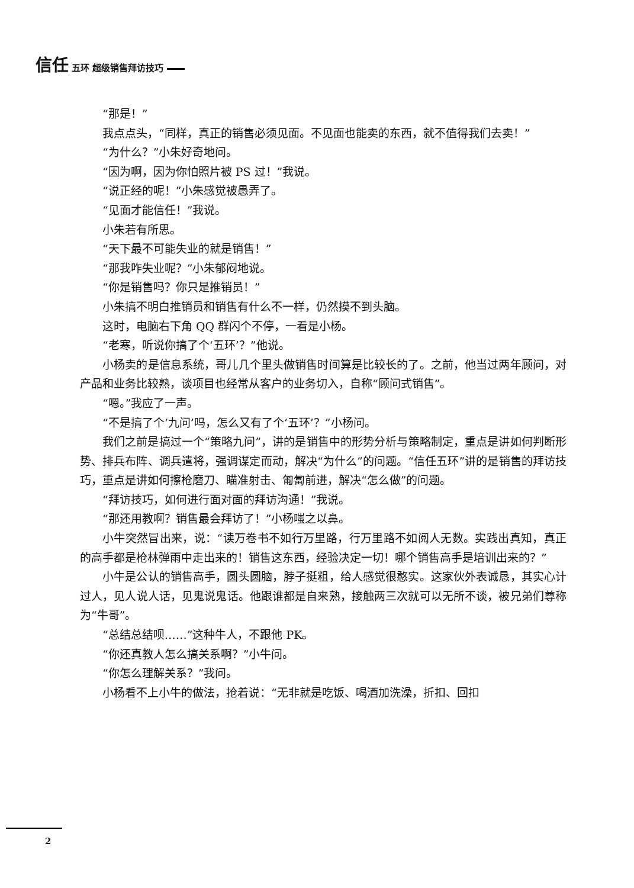信任 五环 超级销售拜访技巧
“那是！”
我点点头，“同样，真正的销售必须见面。不见面也能卖的东西，就不值得我们去卖！”
“为什么？”小朱好奇地问。
“因为啊，因为你怕照片被 PS 过！”我说。
“说正经的呢！”小朱感觉被愚弄了。
“见面才能信任！”我说。
小朱若有所思。
“天下最不可能失业的就是销售！”
“那我咋失业呢？”小朱郁闷地说。
“你是销售吗？你只是推销员！”
小朱搞不明白推销员和销售有什么不一样，仍然摸不到头脑。
这时，电脑右下角 QQ 群闪个不停，一看是小杨。
“老寒，听说你搞了个‘五环’？”他说。
小杨卖的是信息系统，哥儿几个里头做销售时间算是比较长的了。之前，他当过两年顾问，对产品和业务比较熟，谈项目也经常从客户的业务切入，自称“顾问式销售”。
“嗯。”我应了一声。
“不是搞了个‘九问’吗，怎么又有了个‘五环’？”小杨问。
我们之前是搞过一个“策略九问”，讲的是销售中的形势分析与策略制定，重点是讲如何判断形势、排兵布阵、调兵遣将，强调谋定而动，解决“为什么”的问题。“信任五环”讲的是销售的拜访技巧，重点是讲如何擦枪磨刀、瞄准射击、匍匐前进，解决“怎么做”的问题。
“拜访技巧，如何进行面对面的拜访沟通！”我说。
“那还用教啊？销售最会拜访了！”小杨嗤之以鼻。
小牛突然冒出来，说：“读万卷书不如行万里路，行万里路不如阅人无数。实践出真知，真正的高手都是枪林弹雨中走出来的！销售这东西，经验决定一切！哪个销售高手是培训出来的？”
小牛是公认的销售高手，圆头圆脑，脖子挺粗，给人感觉很憨实。这家伙外表诚恳，其实心计过人，见人说人话，见鬼说鬼话。他跟谁都是自来熟，接触两三次就可以无所不谈，被兄弟们尊称为“牛哥”。
“总结总结呗……”这种牛人，不跟他 PK。
“你还真教人怎么搞关系啊？”小牛问。
“你怎么理解关系？”我问。
小杨看不上小牛的做法，抢着说：“无非就是吃饭、喝酒加洗澡，折扣、回扣
2